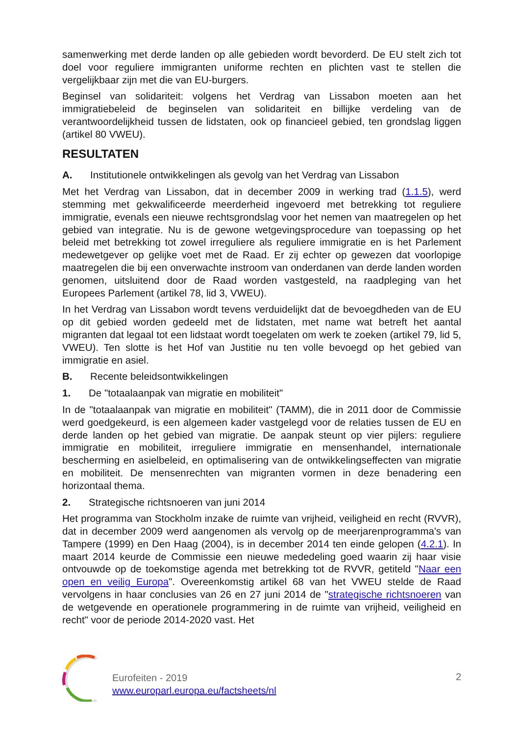samenwerking met derde landen op alle gebieden wordt bevorderd. De EU stelt zich tot doel voor reguliere immigranten uniforme rechten en plichten vast te stellen die vergelijkbaar zijn met die van EU-burgers.
Beginsel van solidariteit: volgens het Verdrag van Lissabon moeten aan het immigratiebeleid de beginselen van solidariteit en billijke verdeling van de verantwoordelijkheid tussen de lidstaten, ook op financieel gebied, ten grondslag liggen (artikel 80 VWEU).
RESULTATEN
A. Institutionele ontwikkelingen als gevolg van het Verdrag van Lissabon
Met het Verdrag van Lissabon, dat in december 2009 in werking trad (1.1.5), werd stemming met gekwalificeerde meerderheid ingevoerd met betrekking tot reguliere immigratie, evenals een nieuwe rechtsgrondslag voor het nemen van maatregelen op het gebied van integratie. Nu is de gewone wetgevingsprocedure van toepassing op het beleid met betrekking tot zowel irreguliere als reguliere immigratie en is het Parlement medewetgever op gelijke voet met de Raad. Er zij echter op gewezen dat voorlopige maatregelen die bij een onverwachte instroom van onderdanen van derde landen worden genomen, uitsluitend door de Raad worden vastgesteld, na raadpleging van het Europees Parlement (artikel 78, lid 3, VWEU).
In het Verdrag van Lissabon wordt tevens verduidelijkt dat de bevoegdheden van de EU op dit gebied worden gedeeld met de lidstaten, met name wat betreft het aantal migranten dat legaal tot een lidstaat wordt toegelaten om werk te zoeken (artikel 79, lid 5, VWEU). Ten slotte is het Hof van Justitie nu ten volle bevoegd op het gebied van immigratie en asiel.
B. Recente beleidsontwikkelingen
1. De "totaalaanpak van migratie en mobiliteit"
In de "totaalaanpak van migratie en mobiliteit" (TAMM), die in 2011 door de Commissie werd goedgekeurd, is een algemeen kader vastgelegd voor de relaties tussen de EU en derde landen op het gebied van migratie. De aanpak steunt op vier pijlers: reguliere immigratie en mobiliteit, irreguliere immigratie en mensenhandel, internationale bescherming en asielbeleid, en optimalisering van de ontwikkelingseffecten van migratie en mobiliteit. De mensenrechten van migranten vormen in deze benadering een horizontaal thema.
2. Strategische richtsnoeren van juni 2014
Het programma van Stockholm inzake de ruimte van vrijheid, veiligheid en recht (RVVR), dat in december 2009 werd aangenomen als vervolg op de meerjarenprogramma's van Tampere (1999) en Den Haag (2004), is in december 2014 ten einde gelopen (4.2.1). In maart 2014 keurde de Commissie een nieuwe mededeling goed waarin zij haar visie ontvouwde op de toekomstige agenda met betrekking tot de RVVR, getiteld "Naar een open en veilig Europa". Overeenkomstig artikel 68 van het VWEU stelde de Raad vervolgens in haar conclusies van 26 en 27 juni 2014 de "strategische richtsnoeren van de wetgevende en operationele programmering in de ruimte van vrijheid, veiligheid en recht" voor de periode 2014-2020 vast. Het
Eurofeiten - 2019
www.europarl.europa.eu/factsheets/nl
2